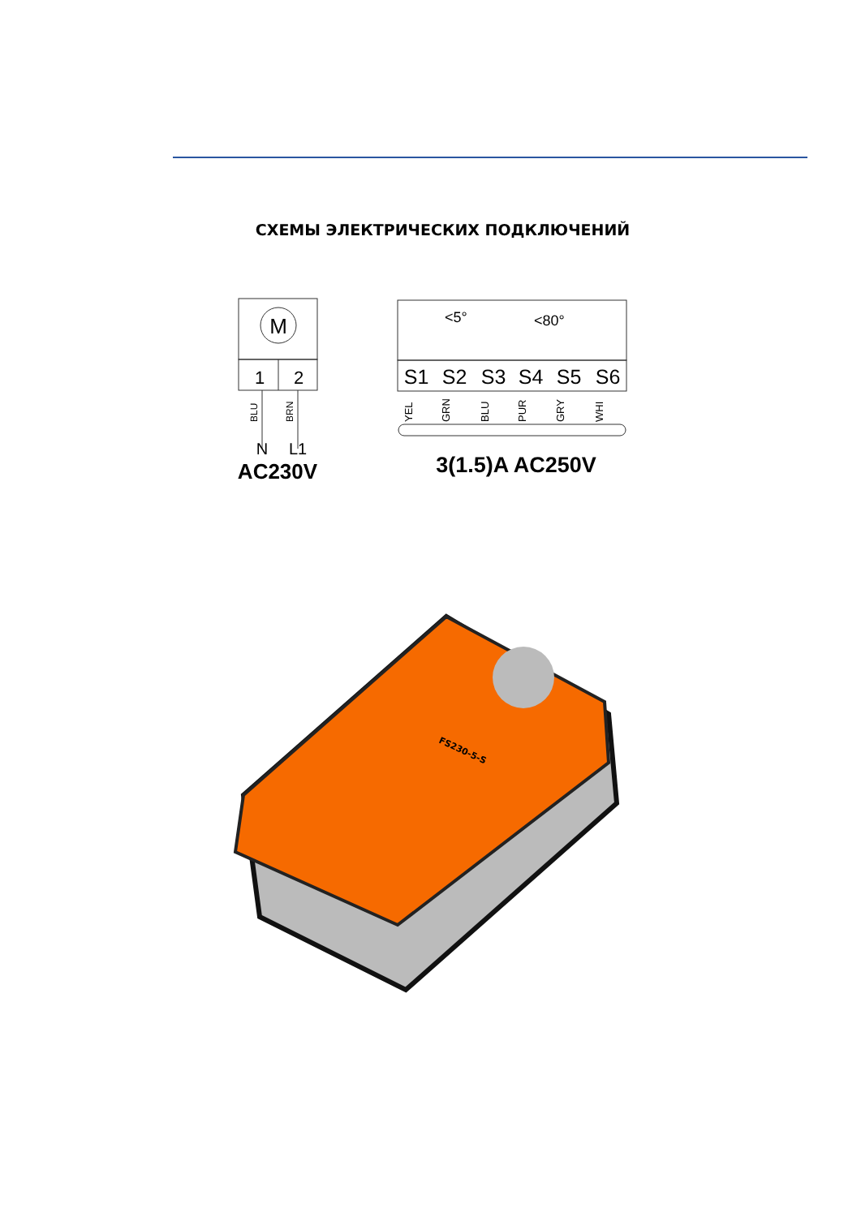СХЕМЫ ЭЛЕКТРИЧЕСКИХ ПОДКЛЮЧЕНИЙ
M
1
2
BLU
BRN
N
L1
AC230V
<5°
<80°
S1
S2
S3
S4
S5
S6
YEL
GRN
BLU
PUR
GRY
WHI
3(1.5)A AC250V
FS230-5-S